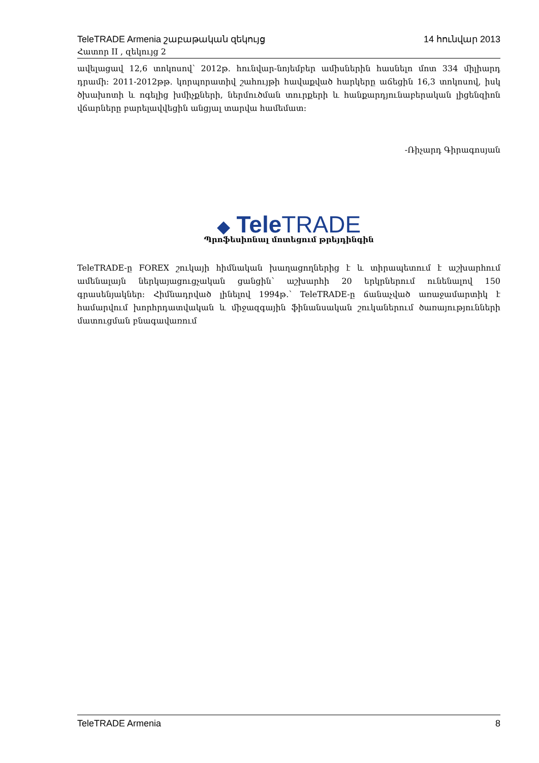TeleTRADE Armenia շաբաթական զեկույց 14 հունվար 2013
Հատոր II , զեկույց 2
ավելացավ 12,6 տոկոսով՝ 2012թ. հունվար-նոյեմբեր ամիսներին հասնելո մոտ 334 միլիարդ դրամի: 2011-2012թթ. կորպորատիվ շահույթի հավաքված հարկերը աճեցին 16,3 տոկոսով, իսկ ծխախոտի և ոգելից խմիչքների, ներմուծման տուրքերի և հանքարդյունաբերական լիցենզիոն վճարները բարելավվեցին անցյալ տարվա համեմատ:
-Ռիչարդ Գիրագոսյան
◆ Tele TRADE
Պրոֆեսիոնալ մոտեցում թրեյդինգին
TeleTRADE-ը FOREX շուկայի հիմնական խաղացողներից է և տիրապետում է աշխարհում ամենալայն ներկայացուցչական ցանցին՝ աշխարհի 20 երկրներում ունենալով 150 գրասենյակներ: Հիմնադրված լինելով 1994թ.՝ TeleTRADE-ը ճանաչված առաջամարտիկ է համարվում խորհրդատվական և միջազգային ֆինանսական շուկաներում ծառայությունների մատուցման բնագավառում
TeleTRADE Armenia 8